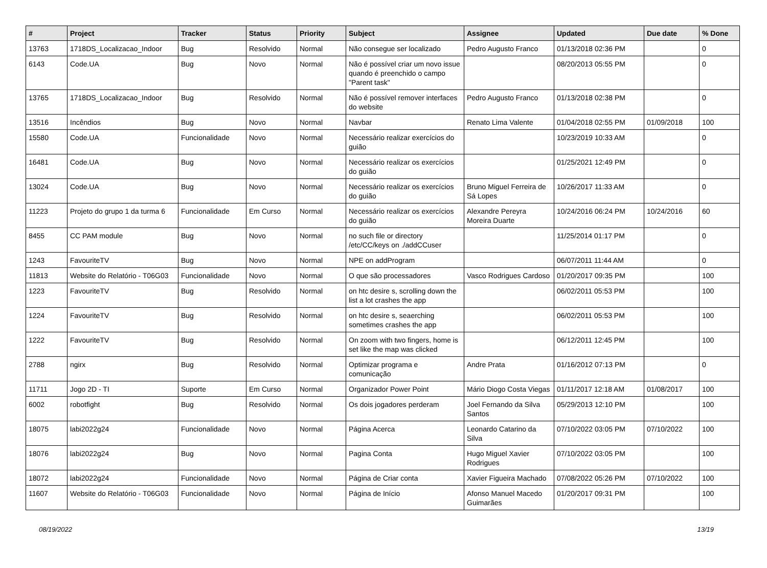| # | Project | Tracker | Status | Priority | Subject | Assignee | Updated | Due date | % Done |
| --- | --- | --- | --- | --- | --- | --- | --- | --- | --- |
| 13763 | 1718DS_Localizacao_Indoor | Bug | Resolvido | Normal | Não consegue ser localizado | Pedro Augusto Franco | 01/13/2018 02:36 PM | | 0 |
| 6143 | Code.UA | Bug | Novo | Normal | Não é possível criar um novo issue quando é preenchido o campo "Parent task" | | 08/20/2013 05:55 PM | | 0 |
| 13765 | 1718DS_Localizacao_Indoor | Bug | Resolvido | Normal | Não é possível remover interfaces do website | Pedro Augusto Franco | 01/13/2018 02:38 PM | | 0 |
| 13516 | Incêndios | Bug | Novo | Normal | Navbar | Renato Lima Valente | 01/04/2018 02:55 PM | 01/09/2018 | 100 |
| 15580 | Code.UA | Funcionalidade | Novo | Normal | Necessário realizar exercícios do guião | | 10/23/2019 10:33 AM | | 0 |
| 16481 | Code.UA | Bug | Novo | Normal | Necessário realizar os exercícios do guião | | 01/25/2021 12:49 PM | | 0 |
| 13024 | Code.UA | Bug | Novo | Normal | Necessário realizar os exercícios do guião | Bruno Miguel Ferreira de Sá Lopes | 10/26/2017 11:33 AM | | 0 |
| 11223 | Projeto do grupo 1 da turma 6 | Funcionalidade | Em Curso | Normal | Necessário realizar os exercícios do guião | Alexandre Pereyra Moreira Duarte | 10/24/2016 06:24 PM | 10/24/2016 | 60 |
| 8455 | CC PAM module | Bug | Novo | Normal | no such file or directory /etc/CC/keys on ./addCCuser | | 11/25/2014 01:17 PM | | 0 |
| 1243 | FavouriteTV | Bug | Novo | Normal | NPE on addProgram | | 06/07/2011 11:44 AM | | 0 |
| 11813 | Website do Relatório - T06G03 | Funcionalidade | Novo | Normal | O que são processadores | Vasco Rodrigues Cardoso | 01/20/2017 09:35 PM | | 100 |
| 1223 | FavouriteTV | Bug | Resolvido | Normal | on htc desire s, scrolling down the list a lot crashes the app | | 06/02/2011 05:53 PM | | 100 |
| 1224 | FavouriteTV | Bug | Resolvido | Normal | on htc desire s, seaerching sometimes crashes the app | | 06/02/2011 05:53 PM | | 100 |
| 1222 | FavouriteTV | Bug | Resolvido | Normal | On zoom with two fingers, home is set like the map was clicked | | 06/12/2011 12:45 PM | | 100 |
| 2788 | ngirx | Bug | Resolvido | Normal | Optimizar programa e comunicação | Andre Prata | 01/16/2012 07:13 PM | | 0 |
| 11711 | Jogo 2D - TI | Suporte | Em Curso | Normal | Organizador Power Point | Mário Diogo Costa Viegas | 01/11/2017 12:18 AM | 01/08/2017 | 100 |
| 6002 | robotfight | Bug | Resolvido | Normal | Os dois jogadores perderam | Joel Fernando da Silva Santos | 05/29/2013 12:10 PM | | 100 |
| 18075 | labi2022g24 | Funcionalidade | Novo | Normal | Página Acerca | Leonardo Catarino da Silva | 07/10/2022 03:05 PM | 07/10/2022 | 100 |
| 18076 | labi2022g24 | Bug | Novo | Normal | Pagina Conta | Hugo Miguel Xavier Rodrigues | 07/10/2022 03:05 PM | | 100 |
| 18072 | labi2022g24 | Funcionalidade | Novo | Normal | Página de Criar conta | Xavier Figueira Machado | 07/08/2022 05:26 PM | 07/10/2022 | 100 |
| 11607 | Website do Relatório - T06G03 | Funcionalidade | Novo | Normal | Página de Início | Afonso Manuel Macedo Guimarães | 01/20/2017 09:31 PM | | 100 |
08/19/2022 13/19